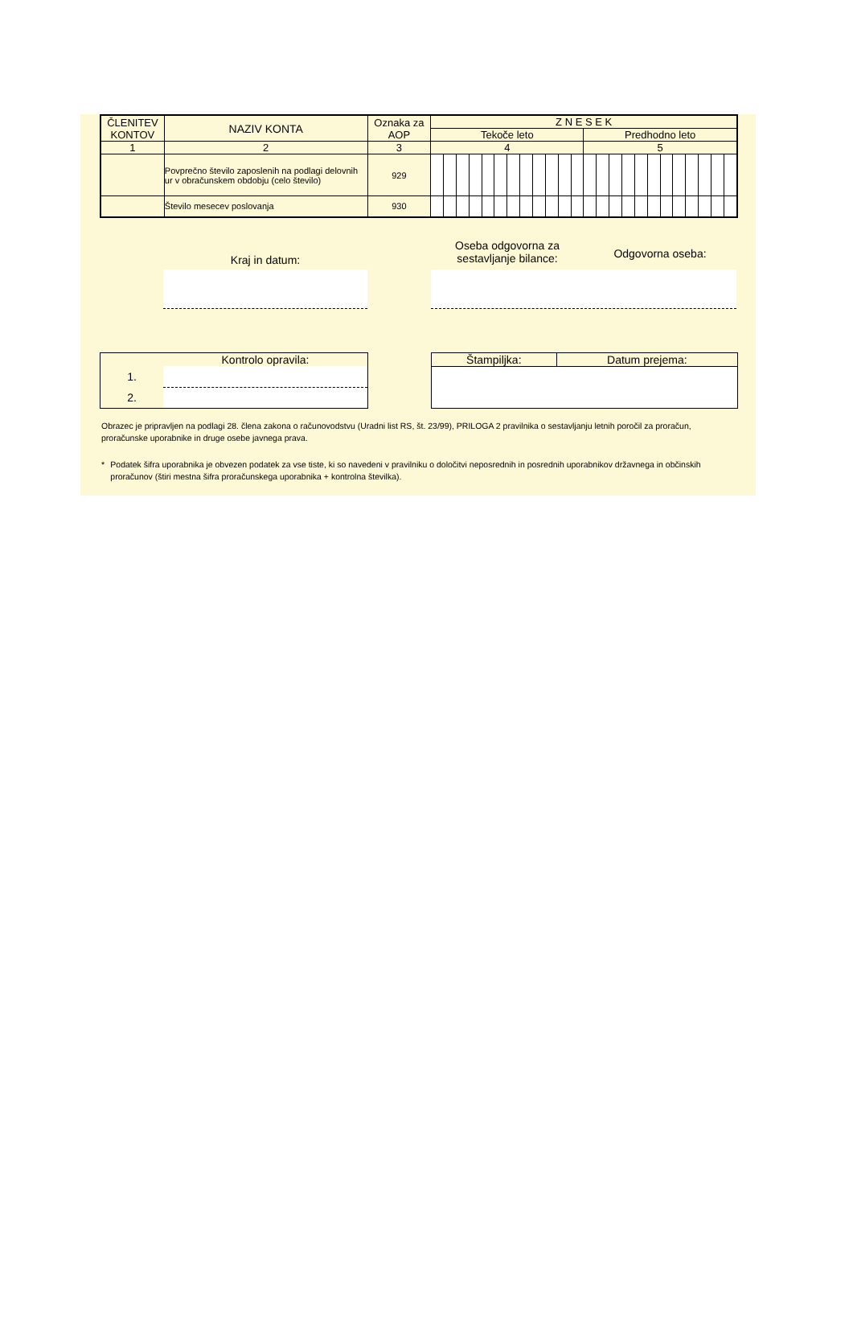| ČLENITEV KONTOV | NAZIV KONTA | Oznaka za AOP | Z N E S E K | | | | | | | | | | | | | | | | | | | | | | | |
| --- | --- | --- | --- | --- | --- | --- | --- | --- | --- | --- | --- | --- | --- | --- | --- | --- | --- | --- | --- | --- | --- | --- | --- | --- | --- | --- |
| | | | Tekoče leto | | | | | | | | | | | | Predhodno leto | | | | | | | | | | | |
| 1 | 2 | 3 | 4 | | | | | | | | | | | | 5 | | | | | | | | | | | |
| | Povprečno število zaposlenih na podlagi delovnih ur v obračunskem obdobju (celo število) | 929 | | | | | | | | | | | | | | | | | | | | | | | | |
| | Število mesecev poslovanja | 930 | | | | | | | | | | | | | | | | | | | | | | | | |
Kraj in datum:
Oseba odgovorna za
sestavljanje bilance:
Odgovorna oseba:
| | Kontrolo opravila: |
| 1. | |
| 2. | |
| Štampiljka: | Datum prejema: |
Obrazec je pripravljen na podlagi 28. člena zakona o računovodstvu (Uradni list RS, št. 23/99), PRILOGA 2 pravilnika o sestavljanju letnih poročil za proračun, proračunske uporabnike in druge osebe javnega prava.
* Podatek šifra uporabnika je obvezen podatek za vse tiste, ki so navedeni v pravilniku o določitvi neposrednih in posrednih uporabnikov državnega in občinskih proračunov (štiri mestna šifra proračunskega uporabnika + kontrolna številka).